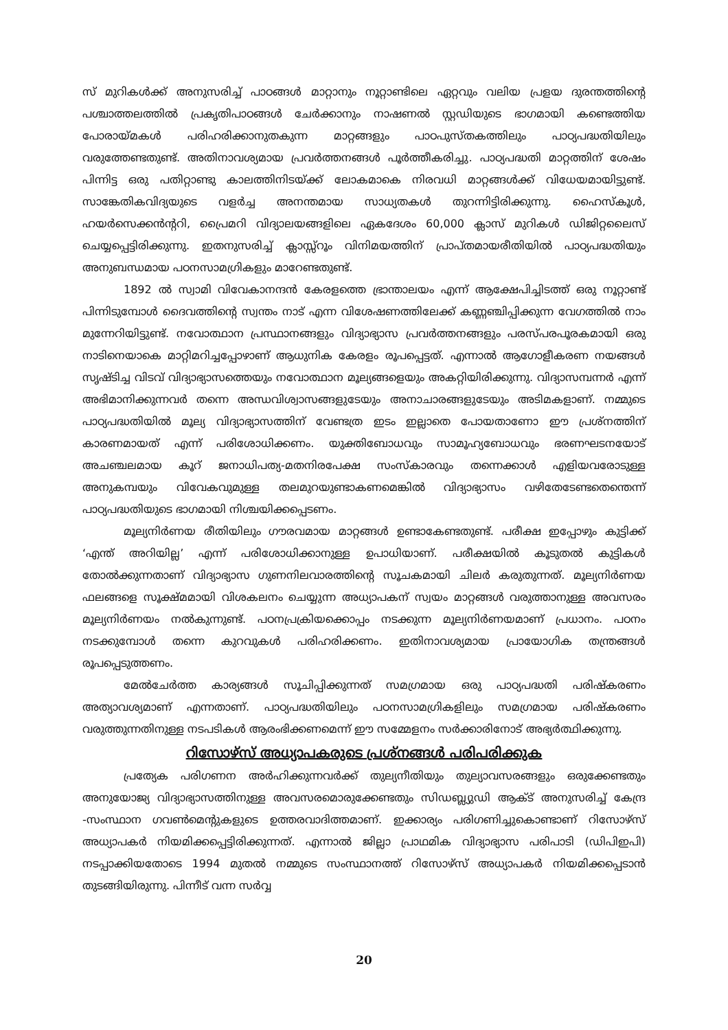സ് മുറികൾക്ക് അനുസരിച്ച് പാഠങ്ങൾ മാറ്റാനും നൂറ്റാണ്ടിലെ ഏറ്റവും വലിയ പ്രളയ ദുരന്തത്തിന്റെ പശ്ചാത്തലത്തിൽ പ്രകൃതിപാഠങ്ങൾ ചേർക്കാനും നാഷണൽ സ്റ്റഡിയുടെ ഭാഗമായി കണ്ടെത്തിയ പോരായ്മകൾ പരിഹരിക്കാനുതകുന്ന മാറ്റങ്ങളും പാഠപുസ്തകത്തിലും പാഠ്യപദ്ധതിയിലും വരുത്തേണ്ടതുണ്ട്. അതിനാവശ്യമായ പ്രവർത്തനങ്ങൾ പൂർത്തീകരിച്ചു. പാഠ്യപദ്ധതി മാറ്റത്തിന് ശേഷം പിന്നിട്ട ഒരു പതിറ്റാണ്ടു കാലത്തിനിടയ്ക്ക് ലോകമാകെ നിരവധി മാറ്റങ്ങൾക്ക് വിധേയമായിട്ടുണ്ട്. സാങ്കേതികവിദ്യയുടെ വളർച്ച അനന്തമായ സാധ്യതകൾ തുറന്നിട്ടിരിക്കുന്നു. ഹൈസ്കൂൾ, ഹയർസെക്കൻന്ററി, പ്രൈമറി വിദ്യാലയങ്ങളിലെ ഏകദേശം 60,000 ക്ലാസ് മുറികൾ ഡിജിറ്റലൈസ് ചെയ്യപ്പെട്ടിരിക്കുന്നു. ഇതനുസരിച്ച് ക്ലാസ്സ്റൂം വിനിമയത്തിന് പ്രാപ്തമായരീതിയിൽ പാഠ്യപദ്ധതിയും അനുബന്ധമായ പഠനസാമഗ്രികളും മാറേണ്ടതുണ്ട്.
1892 ൽ സ്വാമി വിവേകാനന്ദൻ കേരളത്തെ ഭ്രാന്താലയം എന്ന് ആക്ഷേപിച്ചിടത്ത് ഒരു നൂറ്റാണ്ട് പിന്നിടുമ്പോൾ ദൈവത്തിന്റെ സ്വന്തം നാട് എന്ന വിശേഷണത്തിലേക്ക് കണ്ണഞ്ചിപ്പിക്കുന്ന വേഗത്തിൽ നാം മുന്നേറിയിട്ടുണ്ട്. നവോത്ഥാന പ്രസ്ഥാനങ്ങളും വിദ്യാഭ്യാസ പ്രവർത്തനങ്ങളും പരസ്പരപൂരകമായി ഒരു നാടിനെയാകെ മാറ്റിമറിച്ചപ്പോഴാണ് ആധുനിക കേരളം രൂപപ്പെട്ടത്. എന്നാൽ ആഗോളീകരണ നയങ്ങൾ സൃഷ്ടിച്ച വിടവ് വിദ്യാഭ്യാസത്തെയും നവോത്ഥാന മൂല്യങ്ങളെയും അകറ്റിയിരിക്കുന്നു. വിദ്യാസമ്പന്നർ എന്ന് അഭിമാനിക്കുന്നവർ തന്നെ അന്ധവിശ്വാസങ്ങളുടേയും അനാചാരങ്ങളുടേയും അടിമകളാണ്. നമ്മുടെ പാഠ്യപദ്ധതിയിൽ മൂല്യ വിദ്യാഭ്യാസത്തിന് വേണ്ടത്ര ഇടം ഇല്ലാതെ പോയതാണോ ഈ പ്രശ്നത്തിന് കാരണമായത് എന്ന് പരിശോധിക്കണം. യുക്തിബോധവും സാമൂഹ്യബോധവും ഭരണഘടനയോട് അചഞ്ചലമായ കൂറ് ജനാധിപത്യ-മതനിരപേക്ഷ സംസ്കാരവും തന്നെക്കാൾ എളിയവരോടുള്ള അനുകമ്പയും വിവേകവുമുള്ള തലമുറയുണ്ടാകണമെങ്കിൽ വിദ്യാഭ്യാസം വഴിതേടേണ്ടതെന്തെന്ന് പാഠ്യപദ്ധതിയുടെ ഭാഗമായി നിശ്ചയിക്കപ്പെടണം.
മൂല്യനിർണയ രീതിയിലും ഗൗരവമായ മാറ്റങ്ങൾ ഉണ്ടാകേണ്ടതുണ്ട്. പരീക്ഷ ഇപ്പോഴും കുട്ടിക്ക് ‘എന്ത് അറിയില്ല’ എന്ന് പരിശോധിക്കാനുള്ള ഉപാധിയാണ്. പരീക്ഷയിൽ കൂടുതൽ കുട്ടികൾ തോൽക്കുന്നതാണ് വിദ്യാഭ്യാസ ഗുണനിലവാരത്തിന്റെ സൂചകമായി ചിലർ കരുതുന്നത്. മൂല്യനിർണയ ഫലങ്ങളെ സൂക്ഷ്മമായി വിശകലനം ചെയ്യുന്ന അധ്യാപകന് സ്വയം മാറ്റങ്ങൾ വരുത്താനുള്ള അവസരം മൂല്യനിർണയം നൽകുന്നുണ്ട്. പഠനപ്രക്രിയക്കൊപ്പം നടക്കുന്ന മൂല്യനിർണയമാണ് പ്രധാനം. പഠനം നടക്കുമ്പോൾ തന്നെ കുറവുകൾ പരിഹരിക്കണം. ഇതിനാവശ്യമായ പ്രായോഗിക തന്ത്രങ്ങൾ രൂപപ്പെടുത്തണം.
മേൽചേർത്ത കാര്യങ്ങൾ സൂചിപ്പിക്കുന്നത് സമഗ്രമായ ഒരു പാഠ്യപദ്ധതി പരിഷ്കരണം അത്യാവശ്യമാണ് എന്നതാണ്. പാഠ്യപദ്ധതിയിലും പഠനസാമഗ്രികളിലും സമഗ്രമായ പരിഷ്കരണം വരുത്തുന്നതിനുള്ള നടപടികൾ ആരംഭിക്കണമെന്ന് ഈ സമ്മേളനം സർക്കാരിനോട് അഭ്യർത്ഥിക്കുന്നു.
റിസോഴ്സ് അധ്യാപകരുടെ പ്രശ്നങ്ങൾ പരിപരിക്കുക
പ്രത്യേക പരിഗണന അർഹിക്കുന്നവർക്ക് തുല്യനീതിയും തുല്യാവസരങ്ങളും ഒരുക്കേണ്ടതും അനുയോജ്യ വിദ്യാഭ്യാസത്തിനുള്ള അവസരമൊരുക്കേണ്ടതും സിഡബ്ല്യുഡി ആക്ട് അനുസരിച്ച് കേന്ദ്ര -സംസ്ഥാന ഗവൺമെന്റുകളുടെ ഉത്തരവാദിത്തമാണ്. ഇക്കാര്യം പരിഗണിച്ചുകൊണ്ടാണ് റിസോഴ്സ് അധ്യാപകർ നിയമിക്കപ്പെട്ടിരിക്കുന്നത്. എന്നാൽ ജില്ലാ പ്രാഥമിക വിദ്യാഭ്യാസ പരിപാടി (ഡിപിഇപി) നടപ്പാക്കിയതോടെ 1994 മുതൽ നമ്മുടെ സംസ്ഥാനത്ത് റിസോഴ്സ് അധ്യാപകർ നിയമിക്കപ്പെടാൻ തുടങ്ങിയിരുന്നു. പിന്നീട് വന്ന സർവ്വ
20